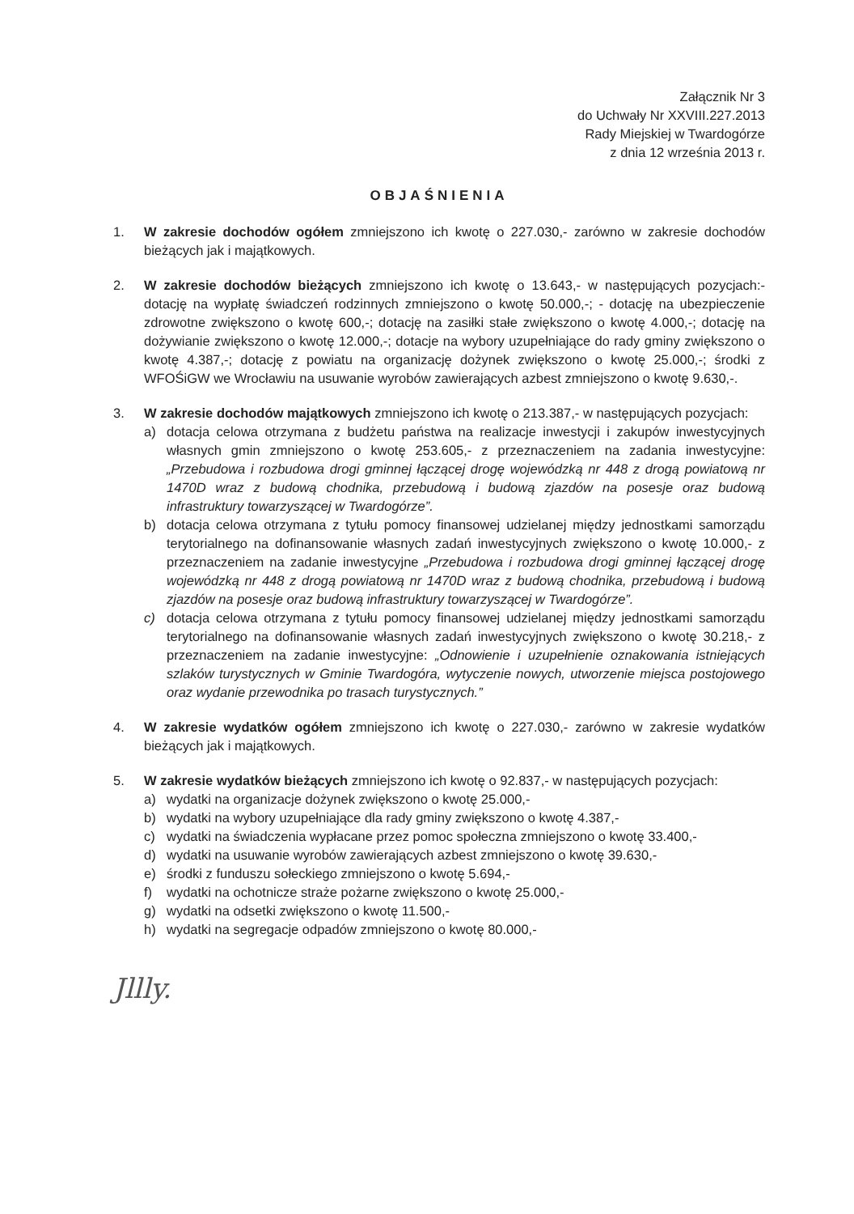Załącznik Nr 3
do Uchwały Nr XXVIII.227.2013
Rady Miejskiej w Twardogórze
z dnia 12 września 2013 r.
OBJAŚNIENIA
1. W zakresie dochodów ogółem zmniejszono ich kwotę o 227.030,- zarówno w zakresie dochodów bieżących jak i majątkowych.
2. W zakresie dochodów bieżących zmniejszono ich kwotę o 13.643,- w następujących pozycjach:- dotację na wypłatę świadczeń rodzinnych zmniejszono o kwotę 50.000,-; - dotację na ubezpieczenie zdrowotne zwiększono o kwotę 600,-; dotację na zasiłki stałe zwiększono o kwotę 4.000,-; dotację na dożywianie zwiększono o kwotę 12.000,-; dotacje na wybory uzupełniające do rady gminy zwiększono o kwotę 4.387,-; dotację z powiatu na organizację dożynek zwiększono o kwotę 25.000,-; środki z WFOŚiGW we Wrocławiu na usuwanie wyrobów zawierających azbest zmniejszono o kwotę 9.630,-.
3. W zakresie dochodów majątkowych zmniejszono ich kwotę o 213.387,- w następujących pozycjach:
a) dotacja celowa otrzymana z budżetu państwa na realizacje inwestycji i zakupów inwestycyjnych własnych gmin zmniejszono o kwotę 253.605,- z przeznaczeniem na zadania inwestycyjne: „Przebudowa i rozbudowa drogi gminnej łączącej drogę wojewódzką nr 448 z drogą powiatową nr 1470D wraz z budową chodnika, przebudową i budową zjazdów na posesje oraz budową infrastruktury towarzyszącej w Twardogórze”.
b) dotacja celowa otrzymana z tytułu pomocy finansowej udzielanej między jednostkami samorządu terytorialnego na dofinansowanie własnych zadań inwestycyjnych zwiększono o kwotę 10.000,- z przeznaczeniem na zadanie inwestycyjne „Przebudowa i rozbudowa drogi gminnej łączącej drogę wojewódzką nr 448 z drogą powiatową nr 1470D wraz z budową chodnika, przebudową i budową zjazdów na posesje oraz budową infrastruktury towarzyszącej w Twardogórze”.
c) dotacja celowa otrzymana z tytułu pomocy finansowej udzielanej między jednostkami samorządu terytorialnego na dofinansowanie własnych zadań inwestycyjnych zwiększono o kwotę 30.218,- z przeznaczeniem na zadanie inwestycyjne: „Odnowienie i uzupełnienie oznakowania istniejących szlaków turystycznych w Gminie Twardogóra, wytyczenie nowych, utworzenie miejsca postojowego oraz wydanie przewodnika po trasach turystycznych.”
4. W zakresie wydatków ogółem zmniejszono ich kwotę o 227.030,- zarówno w zakresie wydatków bieżących jak i majątkowych.
5. W zakresie wydatków bieżących zmniejszono ich kwotę o 92.837,- w następujących pozycjach:
a) wydatki na organizacje dożynek zwiększono o kwotę 25.000,-
b) wydatki na wybory uzupełniające dla rady gminy zwiększono o kwotę 4.387,-
c) wydatki na świadczenia wypłacane przez pomoc społeczna zmniejszono o kwotę 33.400,-
d) wydatki na usuwanie wyrobów zawierających azbest zmniejszono o kwotę 39.630,-
e) środki z funduszu sołeckiego zmniejszono o kwotę 5.694,-
f) wydatki na ochotnicze straże pożarne zwiększono o kwotę 25.000,-
g) wydatki na odsetki zwiększono o kwotę 11.500,-
h) wydatki na segregacje odpadów zmniejszono o kwotę 80.000,-
Jllly.